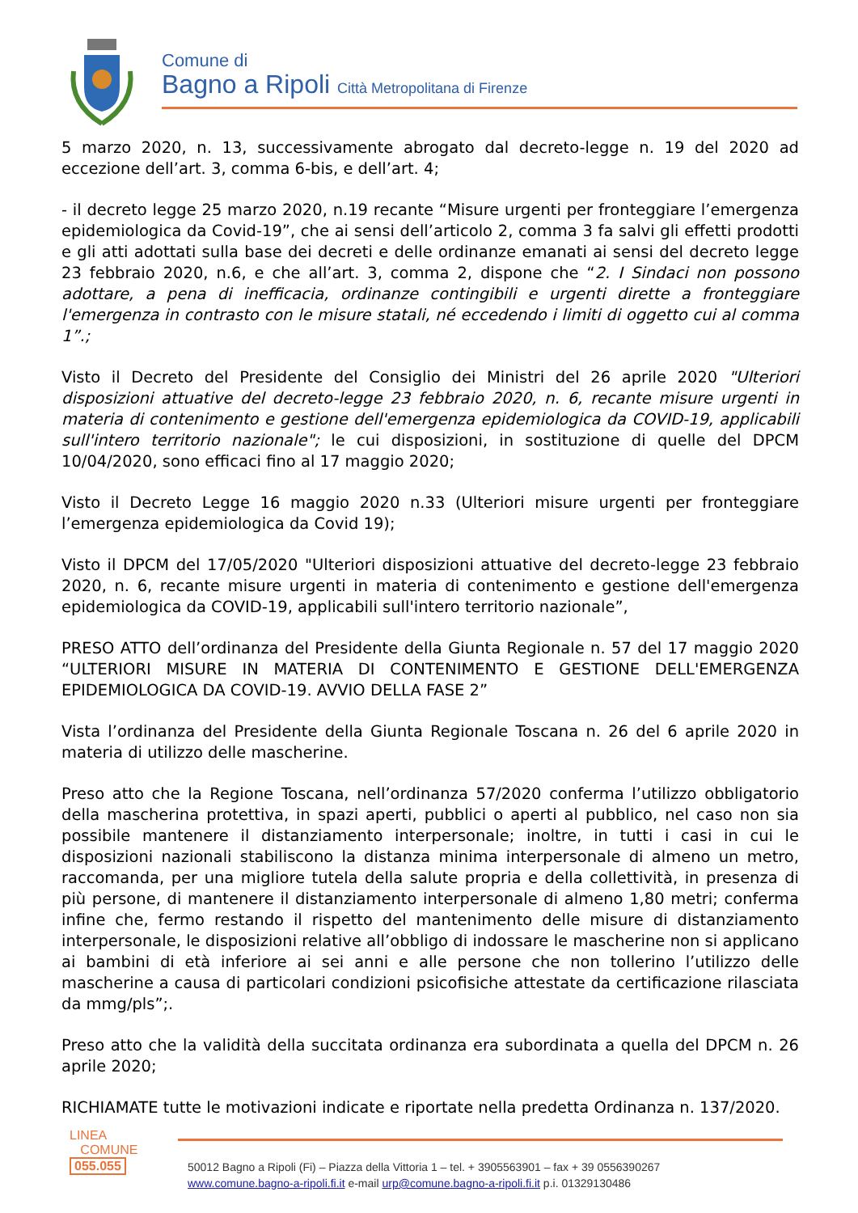Comune di
Bagno a Ripoli Città Metropolitana di Firenze
5 marzo 2020, n. 13, successivamente abrogato dal decreto-legge n. 19 del 2020 ad eccezione dell’art. 3, comma 6-bis, e dell’art. 4;
- il decreto legge 25 marzo 2020, n.19 recante “Misure urgenti per fronteggiare l’emergenza epidemiologica da Covid-19”, che ai sensi dell’articolo 2, comma 3 fa salvi gli effetti prodotti e gli atti adottati sulla base dei decreti e delle ordinanze emanati ai sensi del decreto legge 23 febbraio 2020, n.6, e che all’art. 3, comma 2, dispone che “2. I Sindaci non possono adottare, a pena di inefficacia, ordinanze contingibili e urgenti dirette a fronteggiare l'emergenza in contrasto con le misure statali, né eccedendo i limiti di oggetto cui al comma 1”.;
Visto il Decreto del Presidente del Consiglio dei Ministri del 26 aprile 2020 "Ulteriori disposizioni attuative del decreto-legge 23 febbraio 2020, n. 6, recante misure urgenti in materia di contenimento e gestione dell'emergenza epidemiologica da COVID-19, applicabili sull'intero territorio nazionale"; le cui disposizioni, in sostituzione di quelle del DPCM 10/04/2020, sono efficaci fino al 17 maggio 2020;
Visto il Decreto Legge 16 maggio 2020 n.33 (Ulteriori misure urgenti per fronteggiare l’emergenza epidemiologica da Covid 19);
Visto il DPCM del 17/05/2020 "Ulteriori disposizioni attuative del decreto-legge 23 febbraio 2020, n. 6, recante misure urgenti in materia di contenimento e gestione dell'emergenza epidemiologica da COVID-19, applicabili sull'intero territorio nazionale”,
PRESO ATTO dell’ordinanza del Presidente della Giunta Regionale n. 57 del 17 maggio 2020 “ULTERIORI MISURE IN MATERIA DI CONTENIMENTO E GESTIONE DELL'EMERGENZA EPIDEMIOLOGICA DA COVID-19. AVVIO DELLA FASE 2”
Vista l’ordinanza del Presidente della Giunta Regionale Toscana n. 26 del 6 aprile 2020 in materia di utilizzo delle mascherine.
Preso atto che la Regione Toscana, nell’ordinanza 57/2020 conferma l’utilizzo obbligatorio della mascherina protettiva, in spazi aperti, pubblici o aperti al pubblico, nel caso non sia possibile mantenere il distanziamento interpersonale; inoltre, in tutti i casi in cui le disposizioni nazionali stabiliscono la distanza minima interpersonale di almeno un metro, raccomanda, per una migliore tutela della salute propria e della collettività, in presenza di più persone, di mantenere il distanziamento interpersonale di almeno 1,80 metri; conferma infine che, fermo restando il rispetto del mantenimento delle misure di distanziamento interpersonale, le disposizioni relative all’obbligo di indossare le mascherine non si applicano ai bambini di età inferiore ai sei anni e alle persone che non tollerino l’utilizzo delle mascherine a causa di particolari condizioni psicofisiche attestate da certificazione rilasciata da mmg/pls”;.
Preso atto che la validità della succitata ordinanza era subordinata a quella del DPCM n. 26 aprile 2020;
RICHIAMATE tutte le motivazioni indicate e riportate nella predetta Ordinanza n. 137/2020.
LINEA
COMUNE
055.055
50012 Bagno a Ripoli (Fi) – Piazza della Vittoria 1 – tel. + 3905563901 – fax + 39 0556390267
www.comune.bagno-a-ripoli.fi.it e-mail urp@comune.bagno-a-ripoli.fi.it p.i. 01329130486